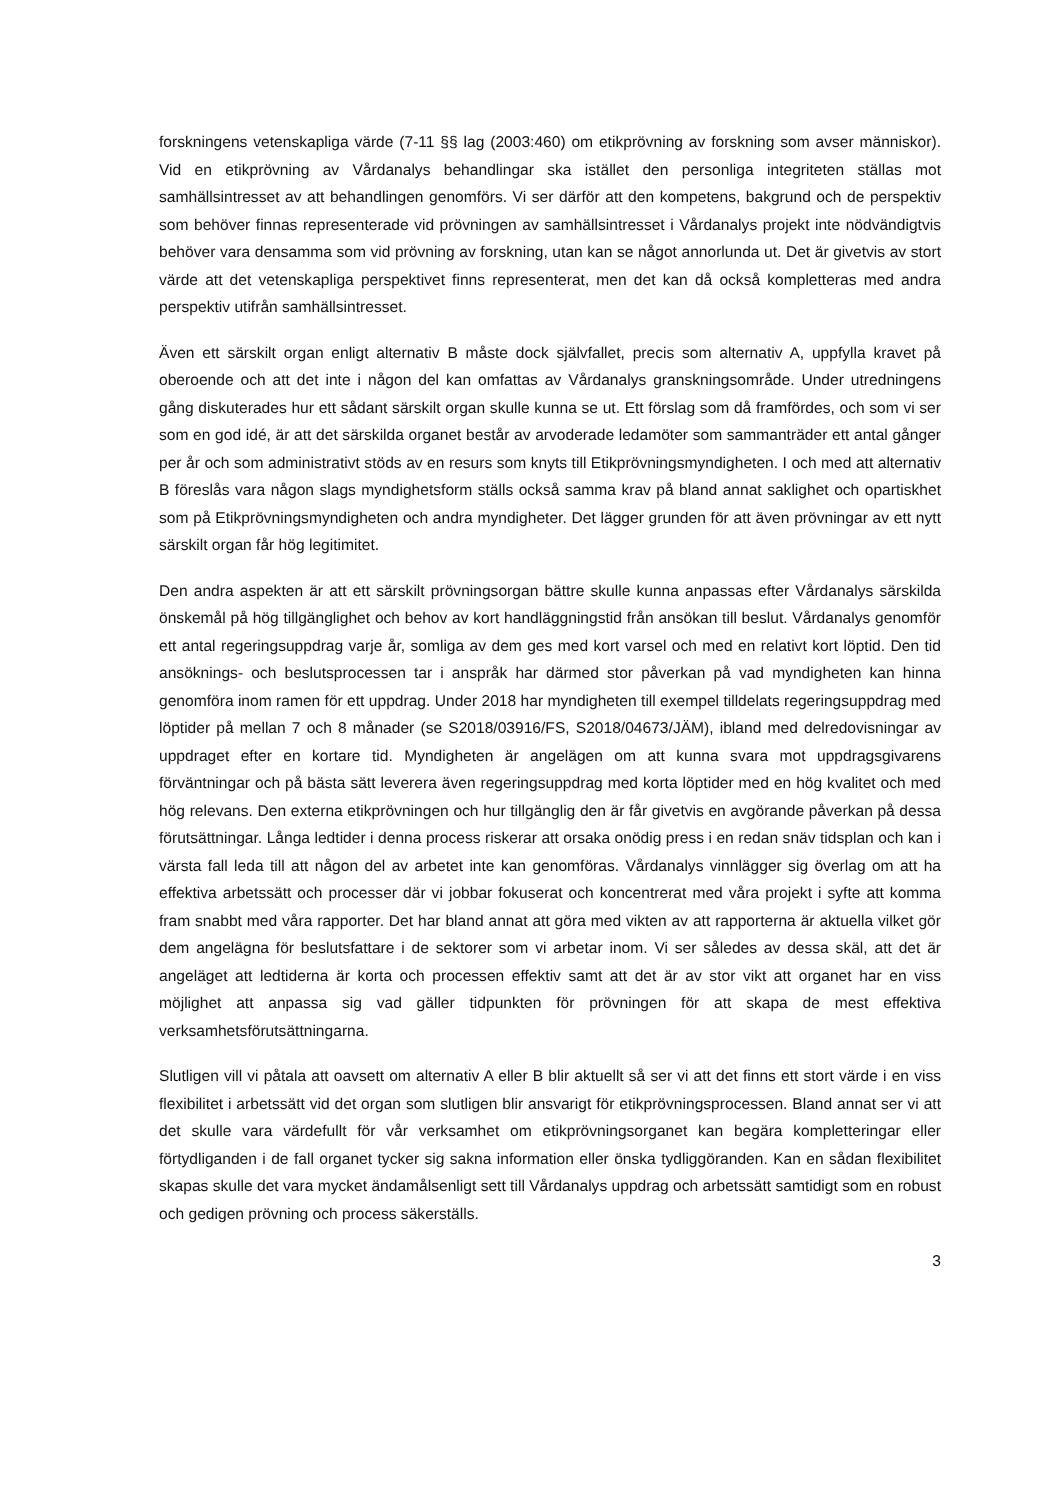forskningens vetenskapliga värde (7-11 §§ lag (2003:460) om etikprövning av forskning som avser människor). Vid en etikprövning av Vårdanalys behandlingar ska istället den personliga integriteten ställas mot samhällsintresset av att behandlingen genomförs. Vi ser därför att den kompetens, bakgrund och de perspektiv som behöver finnas representerade vid prövningen av samhällsintresset i Vårdanalys projekt inte nödvändigtvis behöver vara densamma som vid prövning av forskning, utan kan se något annorlunda ut. Det är givetvis av stort värde att det vetenskapliga perspektivet finns representerat, men det kan då också kompletteras med andra perspektiv utifrån samhällsintresset.
Även ett särskilt organ enligt alternativ B måste dock självfallet, precis som alternativ A, uppfylla kravet på oberoende och att det inte i någon del kan omfattas av Vårdanalys granskningsområde. Under utredningens gång diskuterades hur ett sådant särskilt organ skulle kunna se ut. Ett förslag som då framfördes, och som vi ser som en god idé, är att det särskilda organet består av arvoderade ledamöter som sammanträder ett antal gånger per år och som administrativt stöds av en resurs som knyts till Etikprövningsmyndigheten. I och med att alternativ B föreslås vara någon slags myndighetsform ställs också samma krav på bland annat saklighet och opartiskhet som på Etikprövningsmyndigheten och andra myndigheter. Det lägger grunden för att även prövningar av ett nytt särskilt organ får hög legitimitet.
Den andra aspekten är att ett särskilt prövningsorgan bättre skulle kunna anpassas efter Vårdanalys särskilda önskemål på hög tillgänglighet och behov av kort handläggningstid från ansökan till beslut. Vårdanalys genomför ett antal regeringsuppdrag varje år, somliga av dem ges med kort varsel och med en relativt kort löptid. Den tid ansöknings- och beslutsprocessen tar i anspråk har därmed stor påverkan på vad myndigheten kan hinna genomföra inom ramen för ett uppdrag. Under 2018 har myndigheten till exempel tilldelats regeringsuppdrag med löptider på mellan 7 och 8 månader (se S2018/03916/FS, S2018/04673/JÄM), ibland med delredovisningar av uppdraget efter en kortare tid. Myndigheten är angelägen om att kunna svara mot uppdragsgivarens förväntningar och på bästa sätt leverera även regeringsuppdrag med korta löptider med en hög kvalitet och med hög relevans. Den externa etikprövningen och hur tillgänglig den är får givetvis en avgörande påverkan på dessa förutsättningar. Långa ledtider i denna process riskerar att orsaka onödig press i en redan snäv tidsplan och kan i värsta fall leda till att någon del av arbetet inte kan genomföras. Vårdanalys vinnlägger sig överlag om att ha effektiva arbetssätt och processer där vi jobbar fokuserat och koncentrerat med våra projekt i syfte att komma fram snabbt med våra rapporter. Det har bland annat att göra med vikten av att rapporterna är aktuella vilket gör dem angelägna för beslutsfattare i de sektorer som vi arbetar inom. Vi ser således av dessa skäl, att det är angeläget att ledtiderna är korta och processen effektiv samt att det är av stor vikt att organet har en viss möjlighet att anpassa sig vad gäller tidpunkten för prövningen för att skapa de mest effektiva verksamhetsförutsättningarna.
Slutligen vill vi påtala att oavsett om alternativ A eller B blir aktuellt så ser vi att det finns ett stort värde i en viss flexibilitet i arbetssätt vid det organ som slutligen blir ansvarigt för etikprövningsprocessen. Bland annat ser vi att det skulle vara värdefullt för vår verksamhet om etikprövningsorganet kan begära kompletteringar eller förtydliganden i de fall organet tycker sig sakna information eller önska tydliggöranden. Kan en sådan flexibilitet skapas skulle det vara mycket ändamålsenligt sett till Vårdanalys uppdrag och arbetssätt samtidigt som en robust och gedigen prövning och process säkerställs.
3